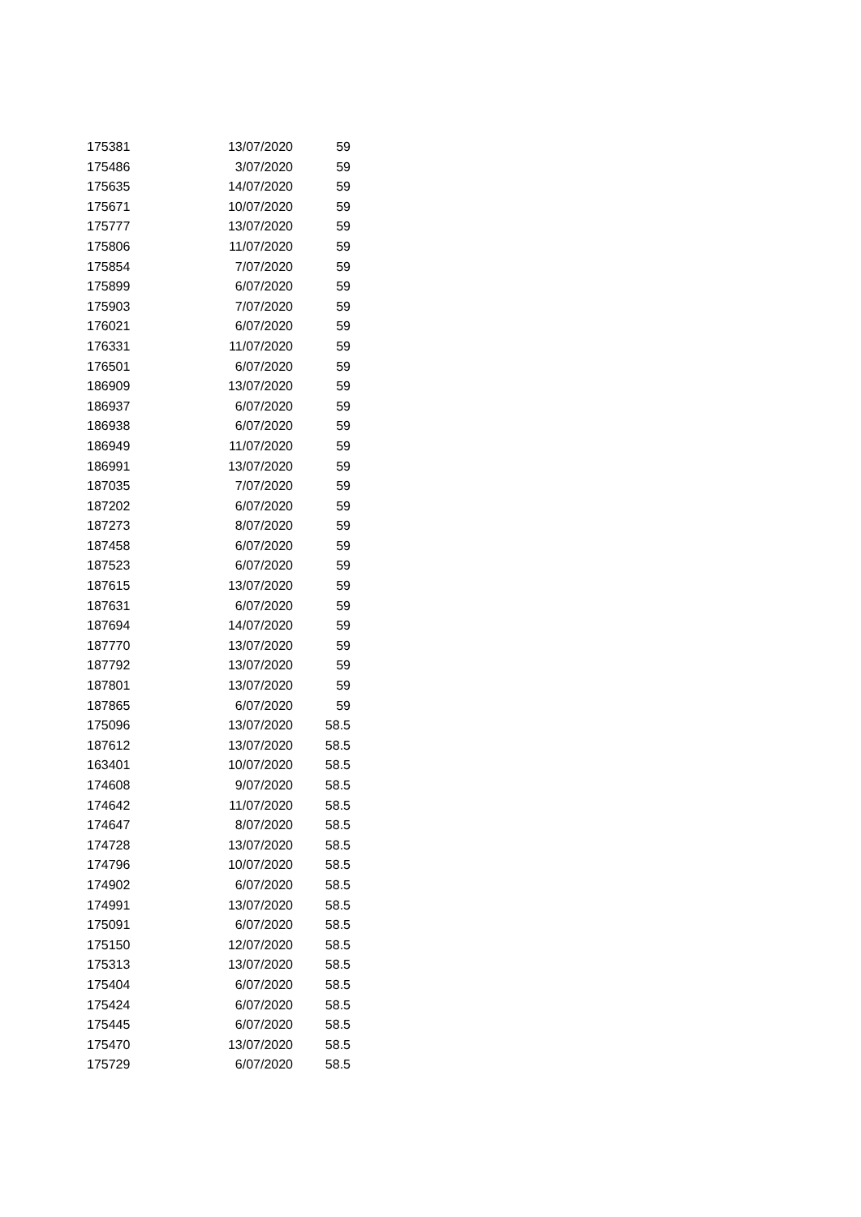| 175381 | 13/07/2020 | 59 |
| 175486 | 3/07/2020 | 59 |
| 175635 | 14/07/2020 | 59 |
| 175671 | 10/07/2020 | 59 |
| 175777 | 13/07/2020 | 59 |
| 175806 | 11/07/2020 | 59 |
| 175854 | 7/07/2020 | 59 |
| 175899 | 6/07/2020 | 59 |
| 175903 | 7/07/2020 | 59 |
| 176021 | 6/07/2020 | 59 |
| 176331 | 11/07/2020 | 59 |
| 176501 | 6/07/2020 | 59 |
| 186909 | 13/07/2020 | 59 |
| 186937 | 6/07/2020 | 59 |
| 186938 | 6/07/2020 | 59 |
| 186949 | 11/07/2020 | 59 |
| 186991 | 13/07/2020 | 59 |
| 187035 | 7/07/2020 | 59 |
| 187202 | 6/07/2020 | 59 |
| 187273 | 8/07/2020 | 59 |
| 187458 | 6/07/2020 | 59 |
| 187523 | 6/07/2020 | 59 |
| 187615 | 13/07/2020 | 59 |
| 187631 | 6/07/2020 | 59 |
| 187694 | 14/07/2020 | 59 |
| 187770 | 13/07/2020 | 59 |
| 187792 | 13/07/2020 | 59 |
| 187801 | 13/07/2020 | 59 |
| 187865 | 6/07/2020 | 59 |
| 175096 | 13/07/2020 | 58.5 |
| 187612 | 13/07/2020 | 58.5 |
| 163401 | 10/07/2020 | 58.5 |
| 174608 | 9/07/2020 | 58.5 |
| 174642 | 11/07/2020 | 58.5 |
| 174647 | 8/07/2020 | 58.5 |
| 174728 | 13/07/2020 | 58.5 |
| 174796 | 10/07/2020 | 58.5 |
| 174902 | 6/07/2020 | 58.5 |
| 174991 | 13/07/2020 | 58.5 |
| 175091 | 6/07/2020 | 58.5 |
| 175150 | 12/07/2020 | 58.5 |
| 175313 | 13/07/2020 | 58.5 |
| 175404 | 6/07/2020 | 58.5 |
| 175424 | 6/07/2020 | 58.5 |
| 175445 | 6/07/2020 | 58.5 |
| 175470 | 13/07/2020 | 58.5 |
| 175729 | 6/07/2020 | 58.5 |